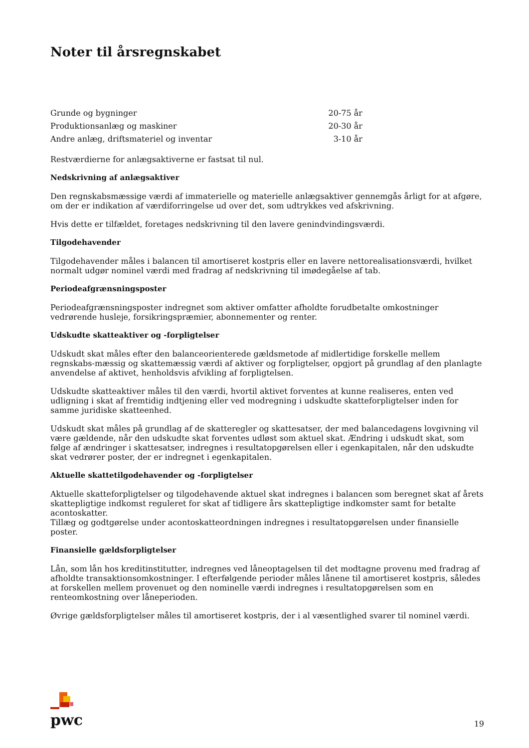Noter til årsregnskabet
| Grunde og bygninger | 20-75 år |
| Produktionsanlæg og maskiner | 20-30 år |
| Andre anlæg, driftsmateriel og inventar | 3-10 år |
Restværdierne for anlægsaktiverne er fastsat til nul.
Nedskrivning af anlægsaktiver
Den regnskabsmæssige værdi af immaterielle og materielle anlægsaktiver gennemgås årligt for at afgøre, om der er indikation af værdiforringelse ud over det, som udtrykkes ved afskrivning.
Hvis dette er tilfældet, foretages nedskrivning til den lavere genindvindingsværdi.
Tilgodehavender
Tilgodehavender måles i balancen til amortiseret kostpris eller en lavere nettorealisationsværdi, hvilket normalt udgør nominel værdi med fradrag af nedskrivning til imødegåelse af tab.
Periodeafgrænsningsposter
Periodeafgrænsningsposter indregnet som aktiver omfatter afholdte forudbetalte omkostninger vedrørende husleje, forsikringspræmier, abonnementer og renter.
Udskudte skatteaktiver og -forpligtelser
Udskudt skat måles efter den balanceorienterede gældsmetode af midlertidige forskelle mellem regnskabs-mæssig og skattemæssig værdi af aktiver og forpligtelser, opgjort på grundlag af den planlagte anvendelse af aktivet, henholdsvis afvikling af forpligtelsen.
Udskudte skatteaktiver måles til den værdi, hvortil aktivet forventes at kunne realiseres, enten ved udligning i skat af fremtidig indtjening eller ved modregning i udskudte skatteforpligtelser inden for samme juridiske skatteenhed.
Udskudt skat måles på grundlag af de skatteregler og skattesatser, der med balancedagens lovgivning vil være gældende, når den udskudte skat forventes udløst som aktuel skat. Ændring i udskudt skat, som følge af ændringer i skattesatser, indregnes i resultatopgørelsen eller i egenkapitalen, når den udskudte skat vedrører poster, der er indregnet i egenkapitalen.
Aktuelle skattetilgodehavender og -forpligtelser
Aktuelle skatteforpligtelser og tilgodehavende aktuel skat indregnes i balancen som beregnet skat af årets skattepligtige indkomst reguleret for skat af tidligere års skattepligtige indkomster samt for betalte acontoskatter.
Tillæg og godtgørelse under acontoskatteordningen indregnes i resultatopgørelsen under finansielle poster.
Finansielle gældsforpligtelser
Lån, som lån hos kreditinstitutter, indregnes ved låneoptagelsen til det modtagne provenu med fradrag af afholdte transaktionsomkostninger. I efterfølgende perioder måles lånene til amortiseret kostpris, således at forskellen mellem provenuet og den nominelle værdi indregnes i resultatopgørelsen som en renteomkostning over låneperioden.
Øvrige gældsforpligtelser måles til amortiseret kostpris, der i al væsentlighed svarer til nominel værdi.
pwc
19